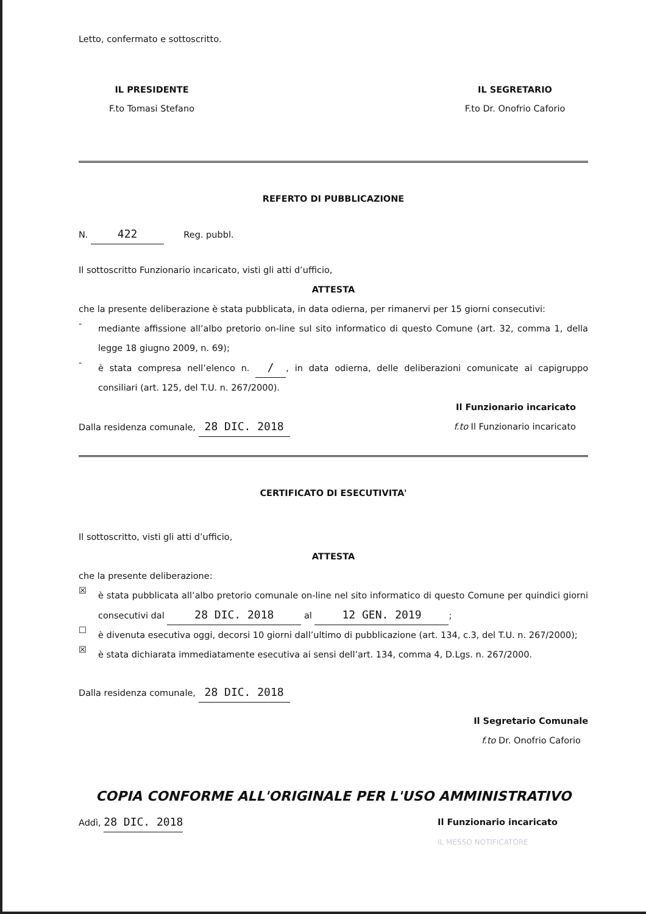Letto, confermato e sottoscritto.
IL PRESIDENTE
F.to Tomasi Stefano
IL SEGRETARIO
F.to Dr. Onofrio Caforio
REFERTO DI PUBBLICAZIONE
N. 422 Reg. pubbl.
Il sottoscritto Funzionario incaricato, visti gli atti d’ufficio,
ATTESTA
che la presente deliberazione è stata pubblicata, in data odierna, per rimanervi per 15 giorni consecutivi:
-
mediante affissione all’albo pretorio on-line sul sito informatico di questo Comune (art. 32, comma 1, della legge 18 giugno 2009, n. 69);
-
è stata compresa nell’elenco n. /, in data odierna, delle deliberazioni comunicate ai capigruppo consiliari (art. 125, del T.U. n. 267/2000).
Il Funzionario incaricato
Dalla residenza comunale, 28 DIC. 2018
f.to Il Funzionario incaricato
CERTIFICATO DI ESECUTIVITA'
Il sottoscritto, visti gli atti d’ufficio,
ATTESTA
che la presente deliberazione:
☒
è stata pubblicata all’albo pretorio comunale on-line nel sito informatico di questo Comune per quindici giorni consecutivi dal 28 DIC. 2018 al 12 GEN. 2019;
☐
è divenuta esecutiva oggi, decorsi 10 giorni dall’ultimo di pubblicazione (art. 134, c.3, del T.U. n. 267/2000);
☒
è stata dichiarata immediatamente esecutiva ai sensi dell’art. 134, comma 4, D.Lgs. n. 267/2000.
Dalla residenza comunale, 28 DIC. 2018
Il Segretario Comunale
f.to Dr. Onofrio Caforio
COPIA CONFORME ALL'ORIGINALE PER L'USO AMMINISTRATIVO
Addì, 28 DIC. 2018
Il Funzionario incaricato
IL MESSO NOTIFICATORE